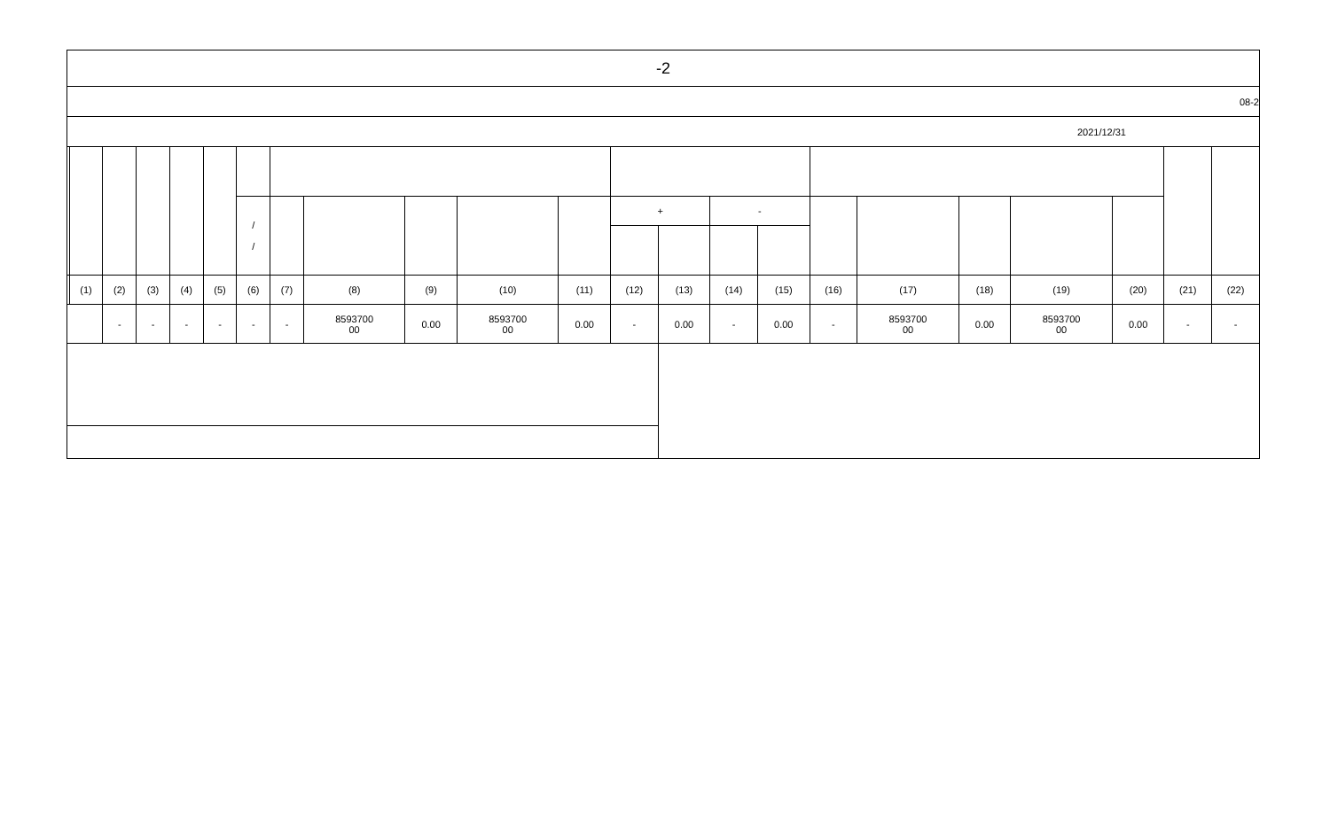| -2 | | | | | | | | | | | | | | | | | | | | | | |
| 08-2 | | | | | | | | | | | | | | | | | | | | | | |
| 2021/12/31 | | | | | | | | | | | | | | | | | | | | | | |
| | | | | | | / / | | | | | | + | | - | | | | | | | | |
| | (1) | (2) | (3) | (4) | (5) | (6) | (7) | (8) | (9) | (10) | (11) | (12) | (13) | (14) | (15) | (16) | (17) | (18) | (19) | (20) | (21) | (22) |
| | | - | - | - | - | - | - | 8593700 00 | 0.00 | 8593700 00 | 0.00 | - | 0.00 | - | 0.00 | - | 8593700 00 | 0.00 | 8593700 00 | 0.00 | - | - |